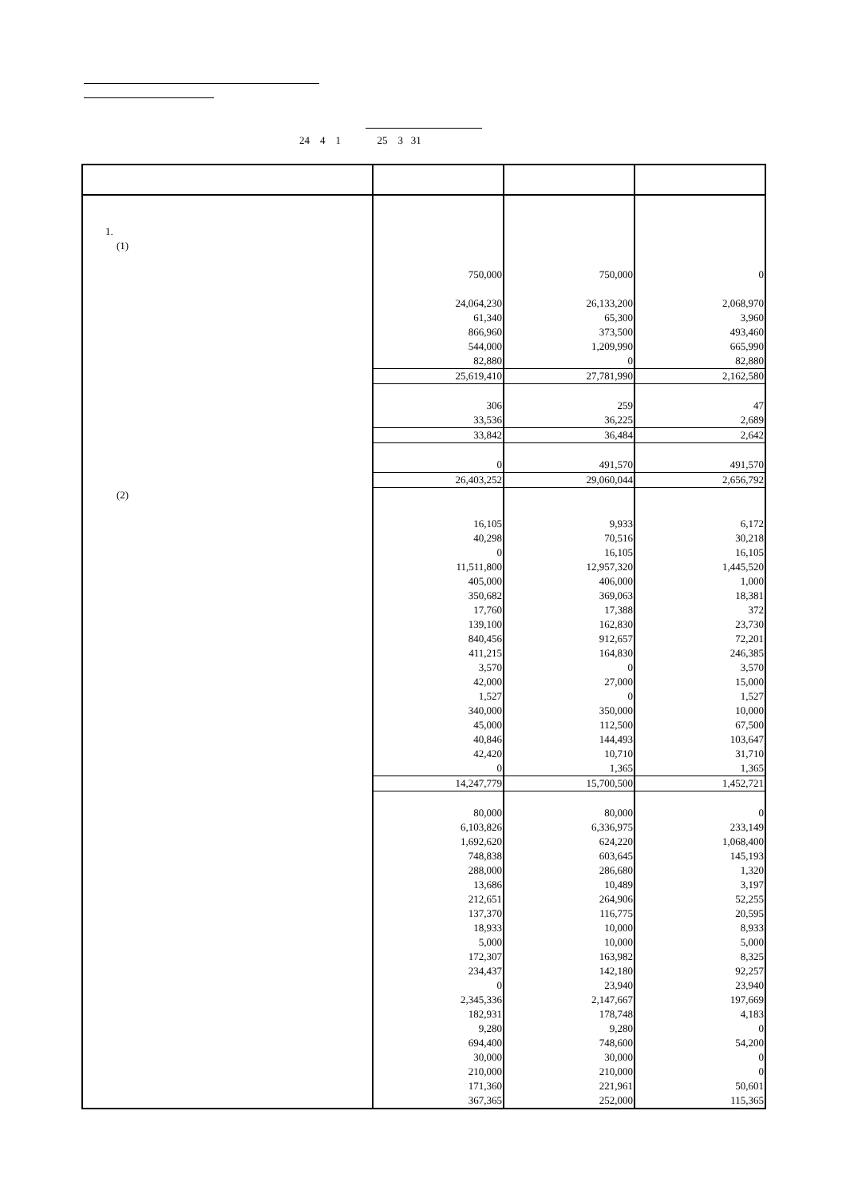24 4 1 25 3 31
| 1. | | | |
| (1) | | | |
| | 750,000 | 750,000 | 0 |
| | 24,064,230 | 26,133,200 | 2,068,970 |
| | 61,340 | 65,300 | 3,960 |
| | 866,960 | 373,500 | 493,460 |
| | 544,000 | 1,209,990 | 665,990 |
| | 82,880 | 0 | 82,880 |
| | 25,619,410 | 27,781,990 | 2,162,580 |
| | 306 | 259 | 47 |
| | 33,536 | 36,225 | 2,689 |
| | 33,842 | 36,484 | 2,642 |
| | 0 | 491,570 | 491,570 |
| | 26,403,252 | 29,060,044 | 2,656,792 |
| (2) | | | |
| | 16,105 | 9,933 | 6,172 |
| | 40,298 | 70,516 | 30,218 |
| | 0 | 16,105 | 16,105 |
| | 11,511,800 | 12,957,320 | 1,445,520 |
| | 405,000 | 406,000 | 1,000 |
| | 350,682 | 369,063 | 18,381 |
| | 17,760 | 17,388 | 372 |
| | 139,100 | 162,830 | 23,730 |
| | 840,456 | 912,657 | 72,201 |
| | 411,215 | 164,830 | 246,385 |
| | 3,570 | 0 | 3,570 |
| | 42,000 | 27,000 | 15,000 |
| | 1,527 | 0 | 1,527 |
| | 340,000 | 350,000 | 10,000 |
| | 45,000 | 112,500 | 67,500 |
| | 40,846 | 144,493 | 103,647 |
| | 42,420 | 10,710 | 31,710 |
| | 0 | 1,365 | 1,365 |
| | 14,247,779 | 15,700,500 | 1,452,721 |
| | 80,000 | 80,000 | 0 |
| | 6,103,826 | 6,336,975 | 233,149 |
| | 1,692,620 | 624,220 | 1,068,400 |
| | 748,838 | 603,645 | 145,193 |
| | 288,000 | 286,680 | 1,320 |
| | 13,686 | 10,489 | 3,197 |
| | 212,651 | 264,906 | 52,255 |
| | 137,370 | 116,775 | 20,595 |
| | 18,933 | 10,000 | 8,933 |
| | 5,000 | 10,000 | 5,000 |
| | 172,307 | 163,982 | 8,325 |
| | 234,437 | 142,180 | 92,257 |
| | 0 | 23,940 | 23,940 |
| | 2,345,336 | 2,147,667 | 197,669 |
| | 182,931 | 178,748 | 4,183 |
| | 9,280 | 9,280 | 0 |
| | 694,400 | 748,600 | 54,200 |
| | 30,000 | 30,000 | 0 |
| | 210,000 | 210,000 | 0 |
| | 171,360 | 221,961 | 50,601 |
| | 367,365 | 252,000 | 115,365 |